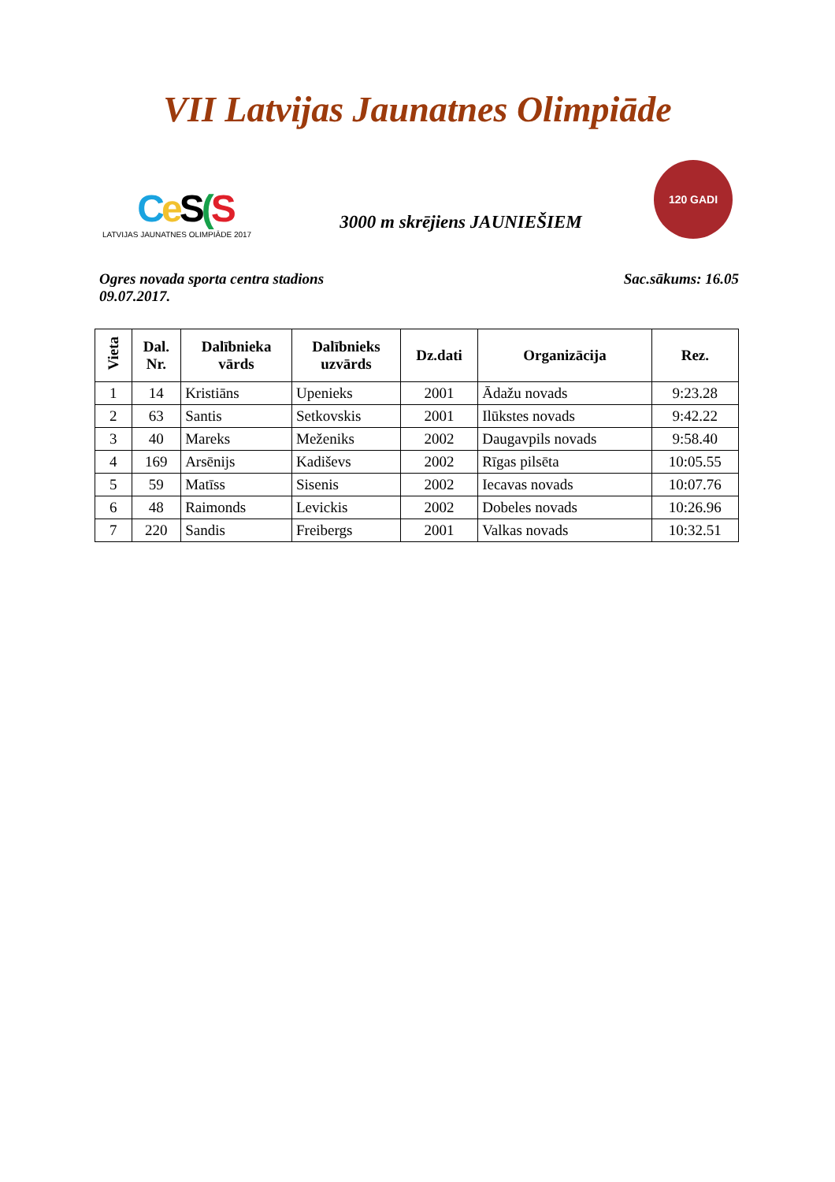VII Latvijas Jaunatnes Olimpiāde
Ce S(S
LATVIJAS JAUNATNES OLIMPIĀDE 2017
3000 m skrējiens JAUNIEŠIEM
120 GADI
Ogres novada sporta centra stadions
09.07.2017.
Sac.sākums: 16.05
| Vieta | Dal. Nr. | Dalībnieka vārds | Dalībnieks uzvārds | Dz.dati | Organizācija | Rez. |
| --- | --- | --- | --- | --- | --- | --- |
| 1 | 14 | Kristiāns | Upenieks | 2001 | Ādažu novads | 9:23.28 |
| 2 | 63 | Santis | Setkovskis | 2001 | Ilūkstes novads | 9:42.22 |
| 3 | 40 | Mareks | Meženiks | 2002 | Daugavpils novads | 9:58.40 |
| 4 | 169 | Arsēnijs | Kadiševs | 2002 | Rīgas pilsēta | 10:05.55 |
| 5 | 59 | Matīss | Sisenis | 2002 | Iecavas novads | 10:07.76 |
| 6 | 48 | Raimonds | Levickis | 2002 | Dobeles novads | 10:26.96 |
| 7 | 220 | Sandis | Freibergs | 2001 | Valkas novads | 10:32.51 |